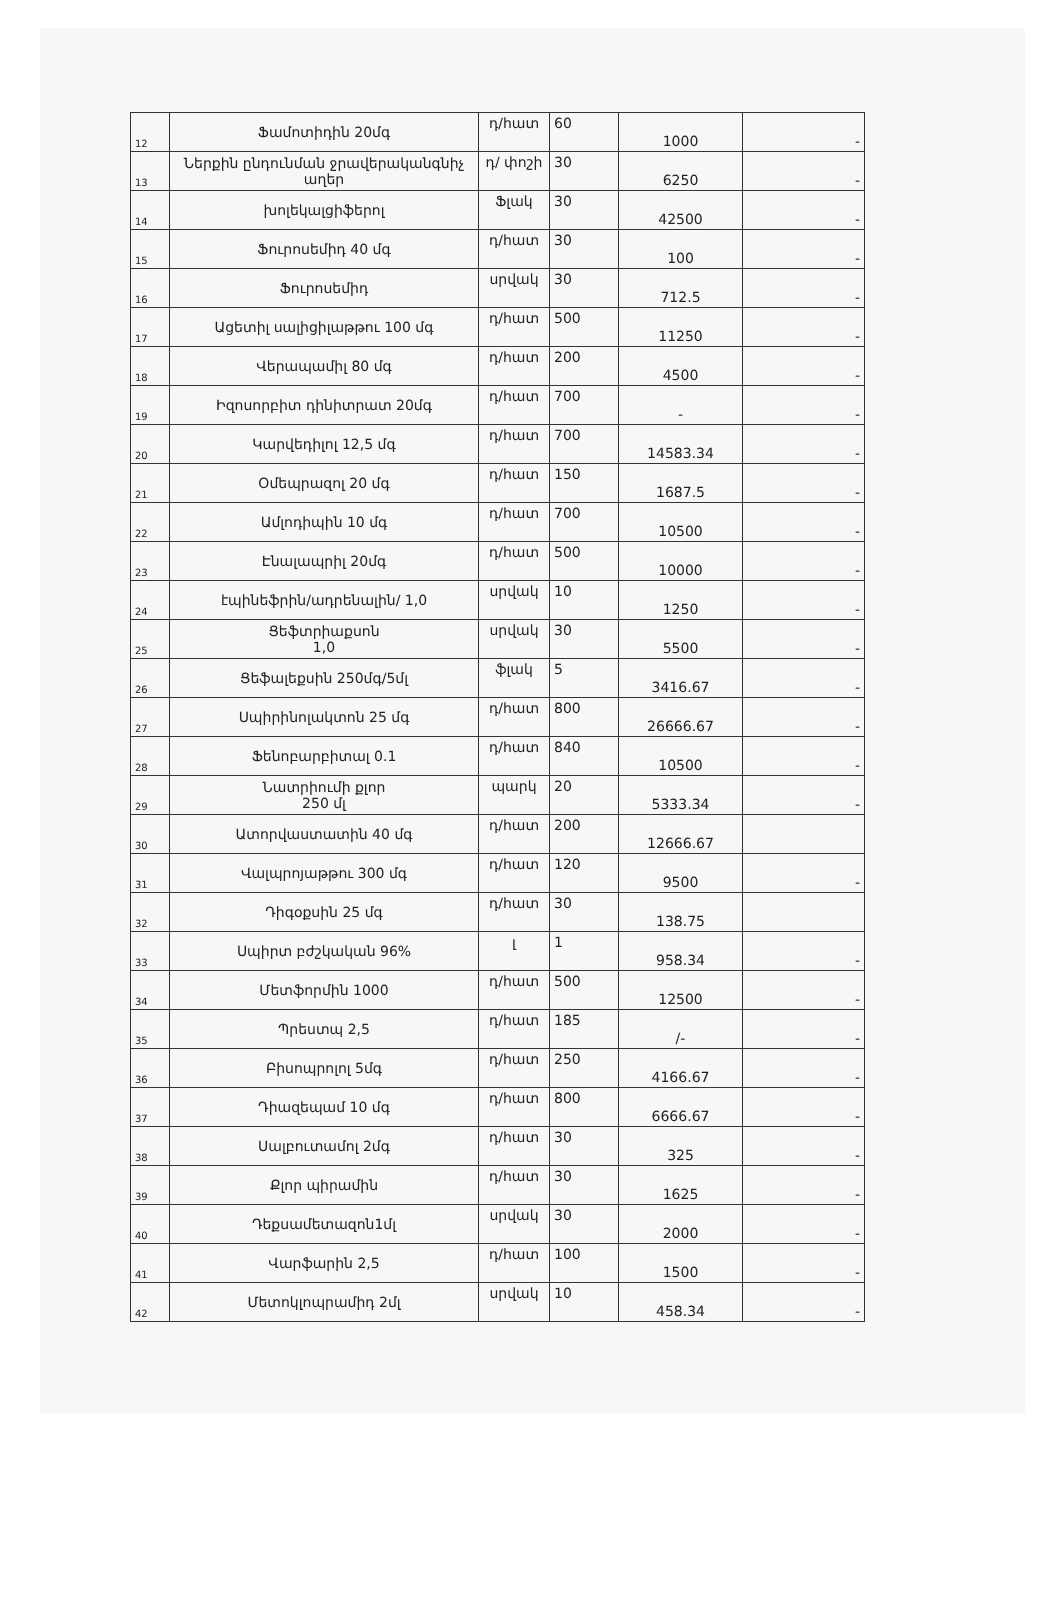| 12 | Ֆամոտիդին 20մգ | դ/հատ | 60 | 1000 | - |
| 13 | Ներքին ընդունման ջրավերականգնիչ աղեր | դ/ փոշի | 30 | 6250 | - |
| 14 | խոլեկալցիֆերոլ | Ֆլակ | 30 | 42500 | - |
| 15 | Ֆուրոսեմիդ 40 մգ | դ/հատ | 30 | 100 | - |
| 16 | Ֆուրոսեմիդ | սրվակ | 30 | 712.5 | - |
| 17 | Ացետիլ սալիցիլաթթու 100 մգ | դ/հատ | 500 | 11250 | - |
| 18 | Վերապամիլ 80 մգ | դ/հատ | 200 | 4500 | - |
| 19 | Իզոսորբիտ դինիտրատ 20մգ | դ/հատ | 700 | - | - |
| 20 | Կարվեդիլոլ 12,5 մգ | դ/հատ | 700 | 14583.34 | - |
| 21 | Օմեպրազոլ 20 մգ | դ/հատ | 150 | 1687.5 | - |
| 22 | Ամլոդիպին 10 մգ | դ/հատ | 700 | 10500 | - |
| 23 | Էնալապրիլ 20մգ | դ/հատ | 500 | 10000 | - |
| 24 | էպինեֆրին/ադրենալին/ 1,0 | սրվակ | 10 | 1250 | - |
| 25 | Ցեֆտրիաքսոն 1,0 | սրվակ | 30 | 5500 | - |
| 26 | Ցեֆալեքսին 250մգ/5մլ | ֆլակ | 5 | 3416.67 | - |
| 27 | Սպիրինոլակտոն 25 մգ | դ/հատ | 800 | 26666.67 | - |
| 28 | Ֆենոբարբիտալ 0.1 | դ/հատ | 840 | 10500 | - |
| 29 | Նատրիումի քլոր 250 մլ | պարկ | 20 | 5333.34 | - |
| 30 | Ատորվաստատին 40 մգ | դ/հատ | 200 | 12666.67 | |
| 31 | Վալպրոյաթթու 300 մգ | դ/հատ | 120 | 9500 | - |
| 32 | Դիգօքսին 25 մգ | դ/հատ | 30 | 138.75 | |
| 33 | Սպիրտ բժշկական 96% | լ | 1 | 958.34 | - |
| 34 | Մետֆորմին 1000 | դ/հատ | 500 | 12500 | - |
| 35 | Պրեստպ 2,5 | դ/հատ | 185 | /- | - |
| 36 | Բիսոպրոլոլ 5մգ | դ/հատ | 250 | 4166.67 | - |
| 37 | Դիազեպամ 10 մգ | դ/հատ | 800 | 6666.67 | - |
| 38 | Սալբուտամոլ 2մգ | դ/հատ | 30 | 325 | - |
| 39 | Քլոր պիրամին | դ/հատ | 30 | 1625 | - |
| 40 | Դեքսամետազոն1մլ | սրվակ | 30 | 2000 | - |
| 41 | Վարֆարին 2,5 | դ/հատ | 100 | 1500 | - |
| 42 | Մետոկլոպրամիդ 2մլ | սրվակ | 10 | 458.34 | - |